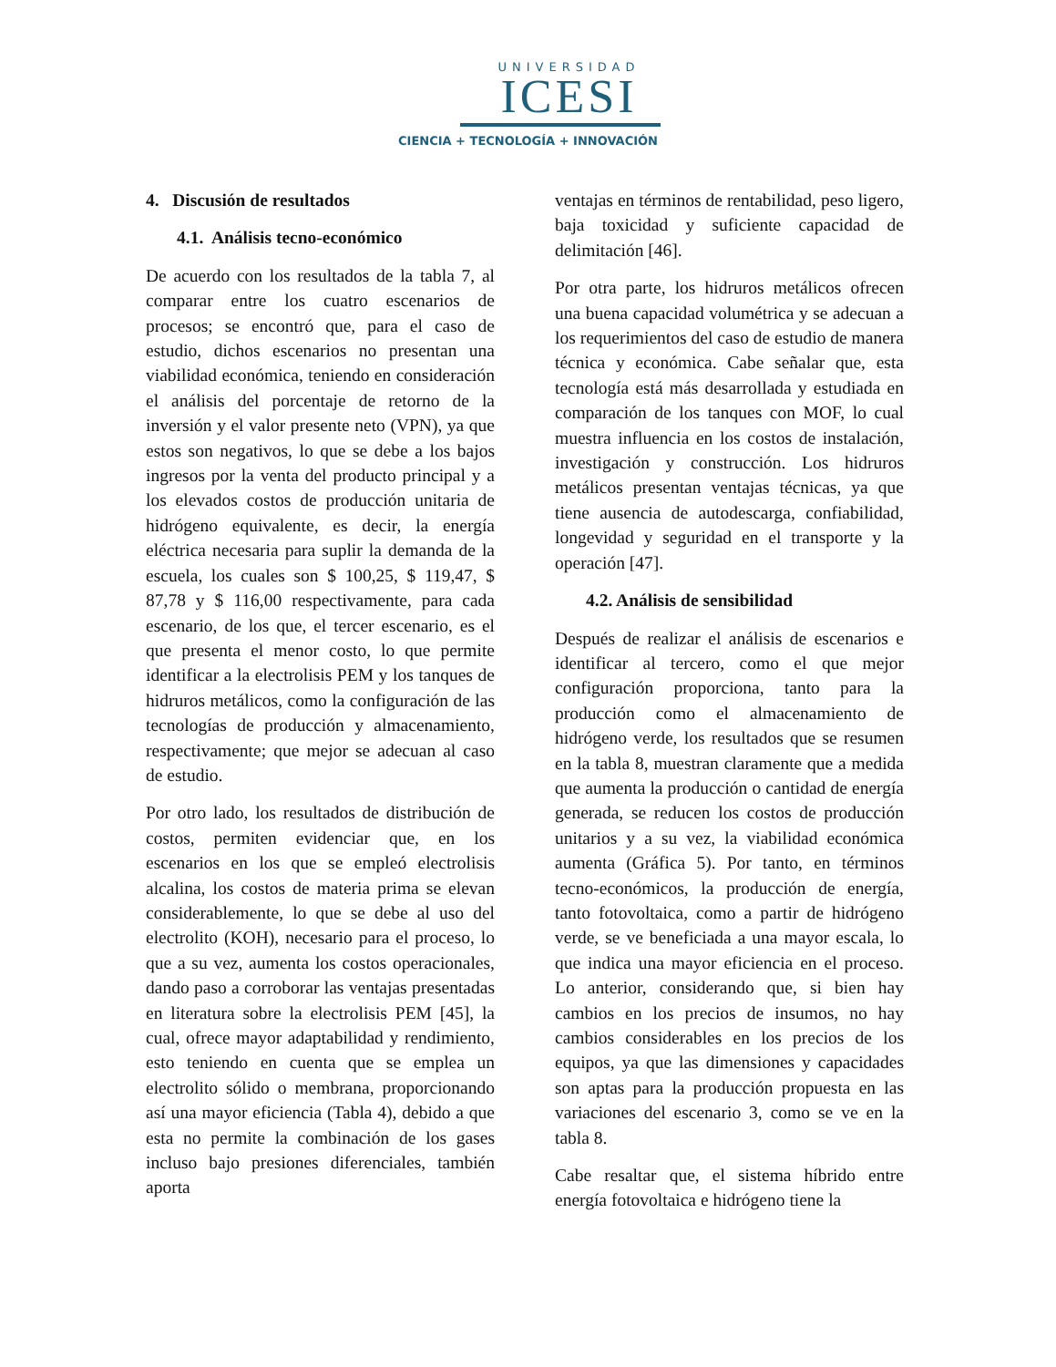UNIVERSIDAD
ICESI
CIENCIA + TECNOLOGÍA + INNOVACIÓN
4. Discusión de resultados
4.1. Análisis tecno-económico
De acuerdo con los resultados de la tabla 7, al comparar entre los cuatro escenarios de procesos; se encontró que, para el caso de estudio, dichos escenarios no presentan una viabilidad económica, teniendo en consideración el análisis del porcentaje de retorno de la inversión y el valor presente neto (VPN), ya que estos son negativos, lo que se debe a los bajos ingresos por la venta del producto principal y a los elevados costos de producción unitaria de hidrógeno equivalente, es decir, la energía eléctrica necesaria para suplir la demanda de la escuela, los cuales son $ 100,25, $ 119,47, $ 87,78 y $ 116,00 respectivamente, para cada escenario, de los que, el tercer escenario, es el que presenta el menor costo, lo que permite identificar a la electrolisis PEM y los tanques de hidruros metálicos, como la configuración de las tecnologías de producción y almacenamiento, respectivamente; que mejor se adecuan al caso de estudio.
Por otro lado, los resultados de distribución de costos, permiten evidenciar que, en los escenarios en los que se empleó electrolisis alcalina, los costos de materia prima se elevan considerablemente, lo que se debe al uso del electrolito (KOH), necesario para el proceso, lo que a su vez, aumenta los costos operacionales, dando paso a corroborar las ventajas presentadas en literatura sobre la electrolisis PEM [45], la cual, ofrece mayor adaptabilidad y rendimiento, esto teniendo en cuenta que se emplea un electrolito sólido o membrana, proporcionando así una mayor eficiencia (Tabla 4), debido a que esta no permite la combinación de los gases incluso bajo presiones diferenciales, también aporta
ventajas en términos de rentabilidad, peso ligero, baja toxicidad y suficiente capacidad de delimitación [46].
Por otra parte, los hidruros metálicos ofrecen una buena capacidad volumétrica y se adecuan a los requerimientos del caso de estudio de manera técnica y económica. Cabe señalar que, esta tecnología está más desarrollada y estudiada en comparación de los tanques con MOF, lo cual muestra influencia en los costos de instalación, investigación y construcción. Los hidruros metálicos presentan ventajas técnicas, ya que tiene ausencia de autodescarga, confiabilidad, longevidad y seguridad en el transporte y la operación [47].
4.2. Análisis de sensibilidad
Después de realizar el análisis de escenarios e identificar al tercero, como el que mejor configuración proporciona, tanto para la producción como el almacenamiento de hidrógeno verde, los resultados que se resumen en la tabla 8, muestran claramente que a medida que aumenta la producción o cantidad de energía generada, se reducen los costos de producción unitarios y a su vez, la viabilidad económica aumenta (Gráfica 5). Por tanto, en términos tecno-económicos, la producción de energía, tanto fotovoltaica, como a partir de hidrógeno verde, se ve beneficiada a una mayor escala, lo que indica una mayor eficiencia en el proceso. Lo anterior, considerando que, si bien hay cambios en los precios de insumos, no hay cambios considerables en los precios de los equipos, ya que las dimensiones y capacidades son aptas para la producción propuesta en las variaciones del escenario 3, como se ve en la tabla 8.
Cabe resaltar que, el sistema híbrido entre energía fotovoltaica e hidrógeno tiene la